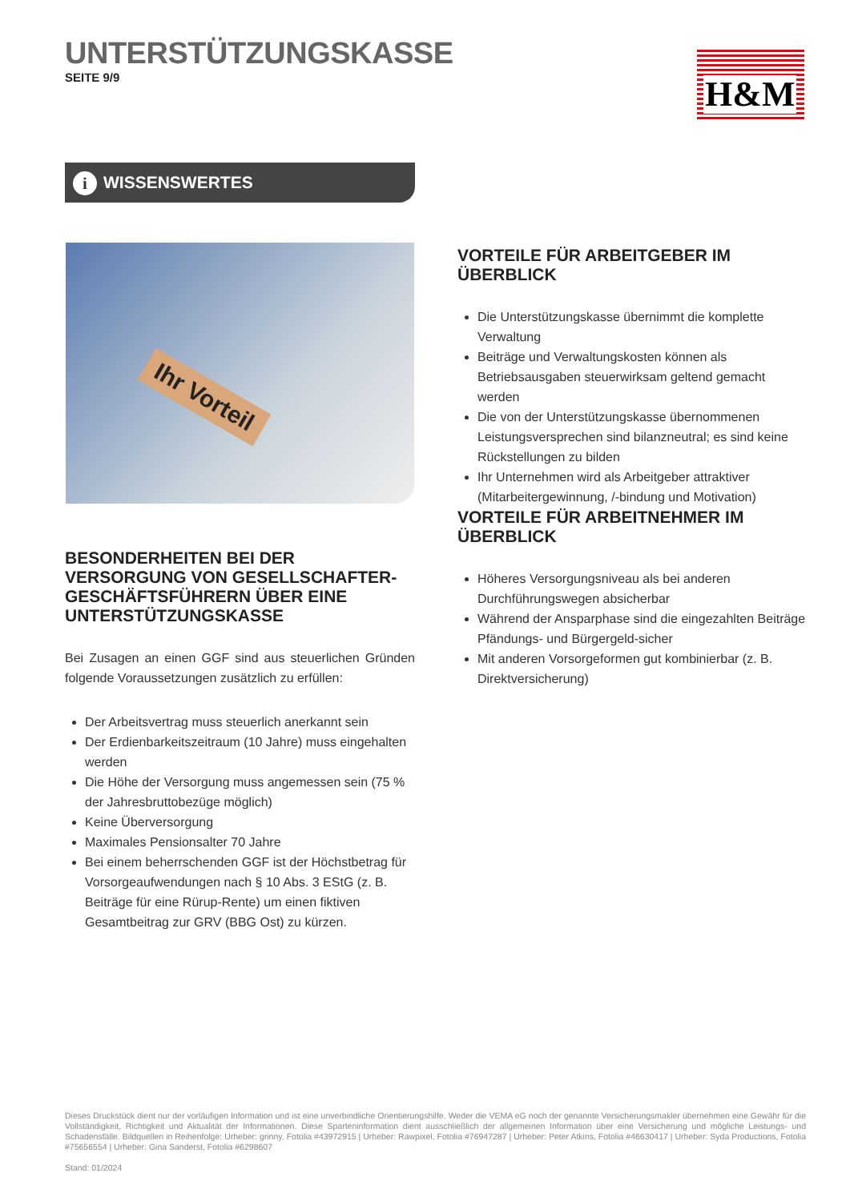UNTERSTÜTZUNGSKASSE
SEITE 9/9
H&M
i WISSENSWERTES
Ihr Vorteil
VORTEILE FÜR ARBEITGEBER IM ÜBERBLICK
Die Unterstützungskasse übernimmt die komplette Verwaltung
Beiträge und Verwaltungskosten können als Betriebsausgaben steuerwirksam geltend gemacht werden
Die von der Unterstützungskasse übernommenen Leistungsversprechen sind bilanzneutral; es sind keine Rückstellungen zu bilden
Ihr Unternehmen wird als Arbeitgeber attraktiver (Mitarbeitergewinnung, /-bindung und Motivation)
VORTEILE FÜR ARBEITNEHMER IM ÜBERBLICK
Höheres Versorgungsniveau als bei anderen Durchführungswegen absicherbar
Während der Ansparphase sind die eingezahlten Beiträge Pfändungs- und Bürgergeld-sicher
Mit anderen Vorsorgeformen gut kombinierbar (z. B. Direktversicherung)
BESONDERHEITEN BEI DER VERSORGUNG VON GESELLSCHAFTER-GESCHÄFTSFÜHRERN ÜBER EINE UNTERSTÜTZUNGSKASSE
Bei Zusagen an einen GGF sind aus steuerlichen Gründen folgende Voraussetzungen zusätzlich zu erfüllen:
Der Arbeitsvertrag muss steuerlich anerkannt sein
Der Erdienbarkeitszeitraum (10 Jahre) muss eingehalten werden
Die Höhe der Versorgung muss angemessen sein (75 % der Jahresbruttobezüge möglich)
Keine Überversorgung
Maximales Pensionsalter 70 Jahre
Bei einem beherrschenden GGF ist der Höchstbetrag für Vorsorgeaufwendungen nach § 10 Abs. 3 EStG (z. B. Beiträge für eine Rürup-Rente) um einen fiktiven Gesamtbeitrag zur GRV (BBG Ost) zu kürzen.
Dieses Druckstück dient nur der vorläufigen Information und ist eine unverbindliche Orientierungshilfe. Weder die VEMA eG noch der genannte Versicherungsmakler übernehmen eine Gewähr für die Vollständigkeit, Richtigkeit und Aktualität der Informationen. Diese Sparteninformation dient ausschließlich der allgemeinen Information über eine Versicherung und mögliche Leistungs- und Schadensfälle. Bildquellen in Reihenfolge: Urheber: grinny, Fotolia #43972915 | Urheber: Rawpixel, Fotolia #76947287 | Urheber: Peter Atkins, Fotolia #46630417 | Urheber: Syda Productions, Fotolia #75656554 | Urheber: Gina Sanderst, Fotolia #6298607
Stand: 01/2024